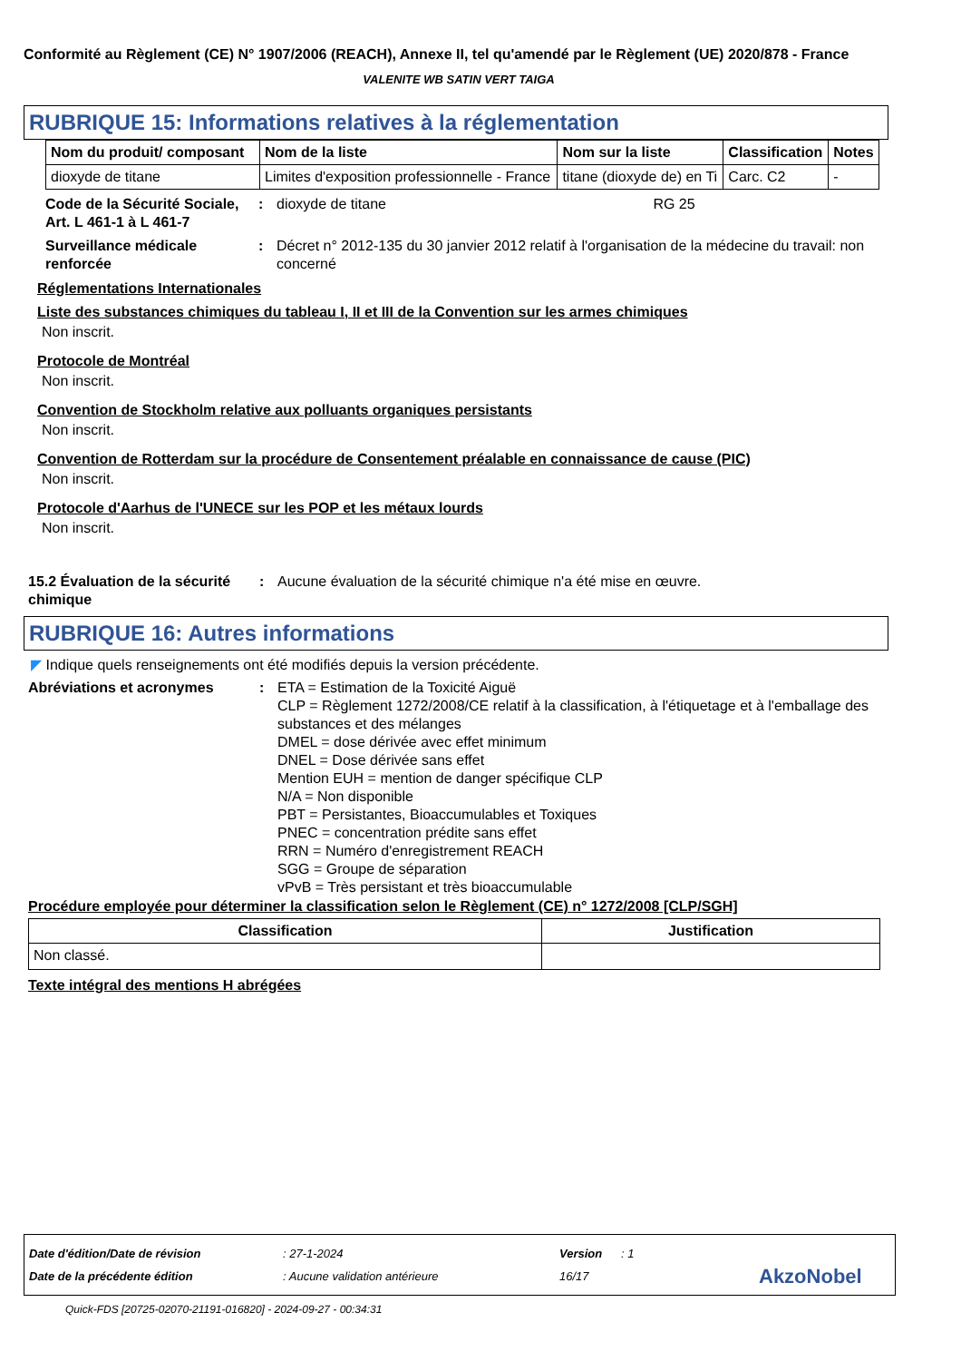Conformité au Règlement (CE) N° 1907/2006 (REACH), Annexe II, tel qu'amendé par le Règlement (UE) 2020/878 - France
VALENITE WB SATIN VERT TAIGA
RUBRIQUE 15: Informations relatives à la réglementation
| Nom du produit/ composant | Nom de la liste | Nom sur la liste | Classification | Notes |
| --- | --- | --- | --- | --- |
| dioxyde de titane | Limites d'exposition professionnelle - France | titane (dioxyde de) en Ti | Carc. C2 | - |
Code de la Sécurité Sociale, Art. L 461-1 à L 461-7
: dioxyde de titane RG 25
Surveillance médicale renforcée
: Décret n° 2012-135 du 30 janvier 2012 relatif à l'organisation de la médecine du travail: non concerné
Réglementations Internationales
Liste des substances chimiques du tableau I, II et III de la Convention sur les armes chimiques
Non inscrit.
Protocole de Montréal
Non inscrit.
Convention de Stockholm relative aux polluants organiques persistants
Non inscrit.
Convention de Rotterdam sur la procédure de Consentement préalable en connaissance de cause (PIC)
Non inscrit.
Protocole d'Aarhus de l'UNECE sur les POP et les métaux lourds
Non inscrit.
15.2 Évaluation de la sécurité chimique
: Aucune évaluation de la sécurité chimique n'a été mise en œuvre.
RUBRIQUE 16: Autres informations
◤ Indique quels renseignements ont été modifiés depuis la version précédente.
Abréviations et acronymes : ETA = Estimation de la Toxicité Aiguë
CLP = Règlement 1272/2008/CE relatif à la classification, à l'étiquetage et à l'emballage des substances et des mélanges
DMEL = dose dérivée avec effet minimum
DNEL = Dose dérivée sans effet
Mention EUH = mention de danger spécifique CLP
N/A = Non disponible
PBT = Persistantes, Bioaccumulables et Toxiques
PNEC = concentration prédite sans effet
RRN = Numéro d'enregistrement REACH
SGG = Groupe de séparation
vPvB = Très persistant et très bioaccumulable
Procédure employée pour déterminer la classification selon le Règlement (CE) n° 1272/2008 [CLP/SGH]
| Classification | Justification |
| --- | --- |
| Non classé. | |
Texte intégral des mentions H abrégées
Date d'édition/Date de révision: 27-1-2024 Version: 1
Date de la précédente édition: Aucune validation antérieure 16/17 AkzoNobel
Quick-FDS [20725-02070-21191-016820] - 2024-09-27 - 00:34:31